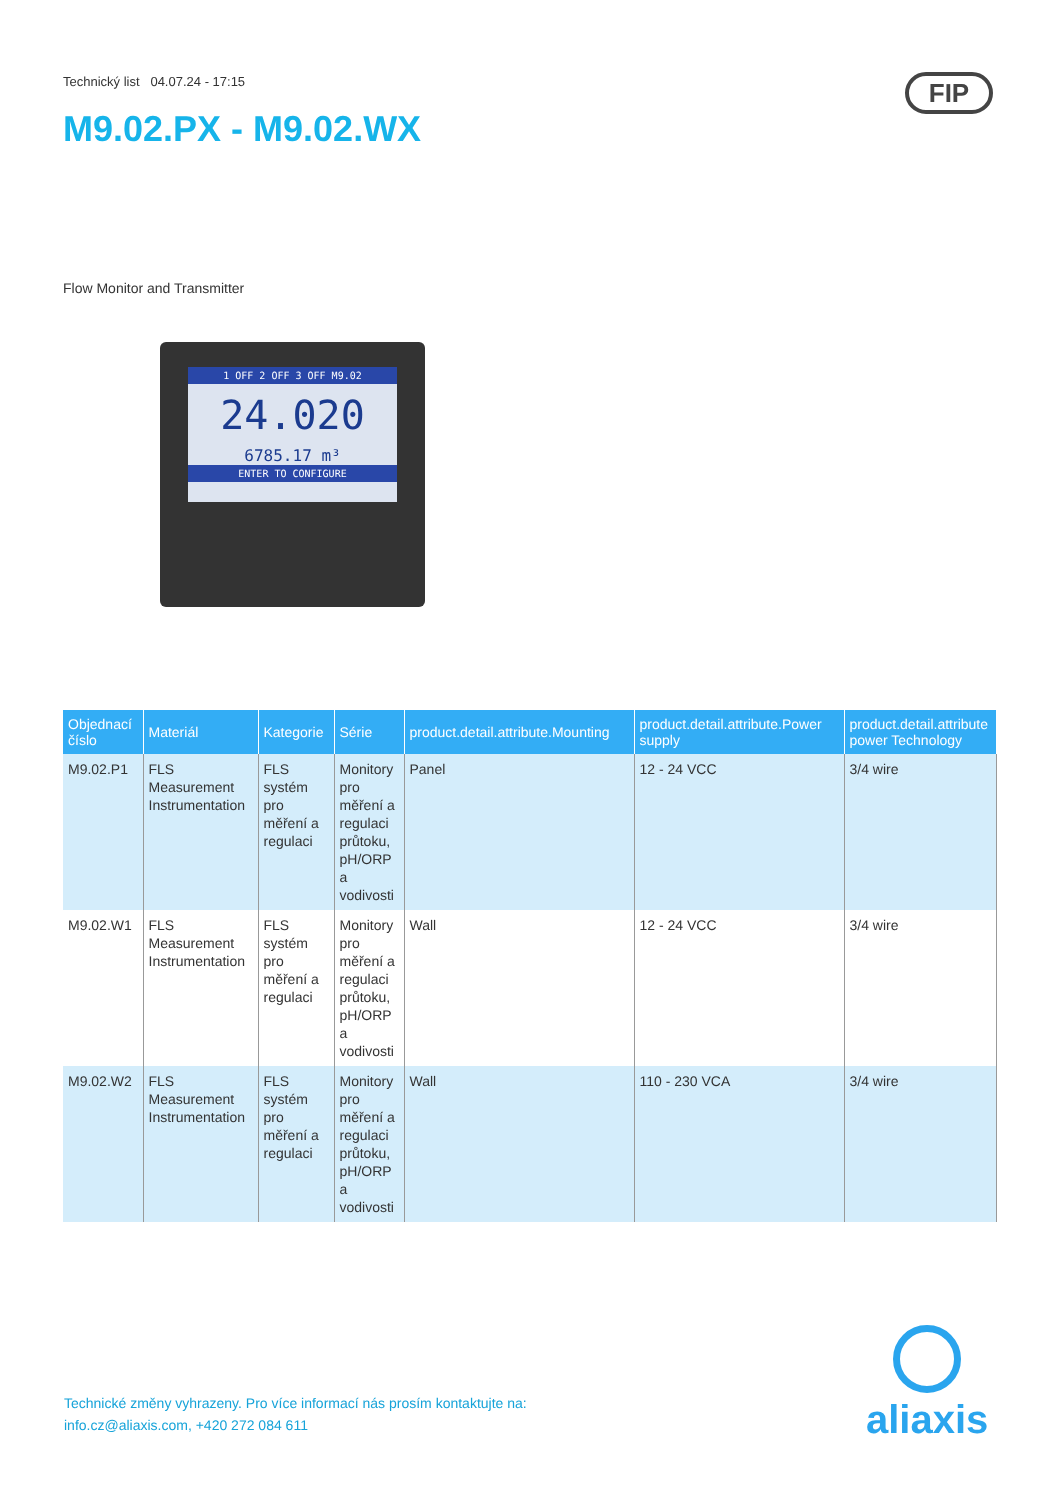Technický list 04.07.24 - 17:15
M9.02.PX - M9.02.WX
FIP
Flow Monitor and Transmitter
1 OFF 2 OFF 3 OFF M9.02
24.020
6785.17 m³
ENTER TO CONFIGURE
| Objednací číslo | Materiál | Kategorie | Série | product.detail.attribute.Mounting | product.detail.attribute.Power supply | product.detail.attribute power Technology |
| --- | --- | --- | --- | --- | --- | --- |
| M9.02.P1 | FLS Measurement Instrumentation | FLS systém pro měření a regulaci | Monitory pro měření a regulaci průtoku, pH/ORP a vodivosti | Panel | 12 - 24 VCC | 3/4 wire |
| M9.02.W1 | FLS Measurement Instrumentation | FLS systém pro měření a regulaci | Monitory pro měření a regulaci průtoku, pH/ORP a vodivosti | Wall | 12 - 24 VCC | 3/4 wire |
| M9.02.W2 | FLS Measurement Instrumentation | FLS systém pro měření a regulaci | Monitory pro měření a regulaci průtoku, pH/ORP a vodivosti | Wall | 110 - 230 VCA | 3/4 wire |
Technické změny vyhrazeny. Pro více informací nás prosím kontaktujte na:
info.cz@aliaxis.com, +420 272 084 611
aliaxis